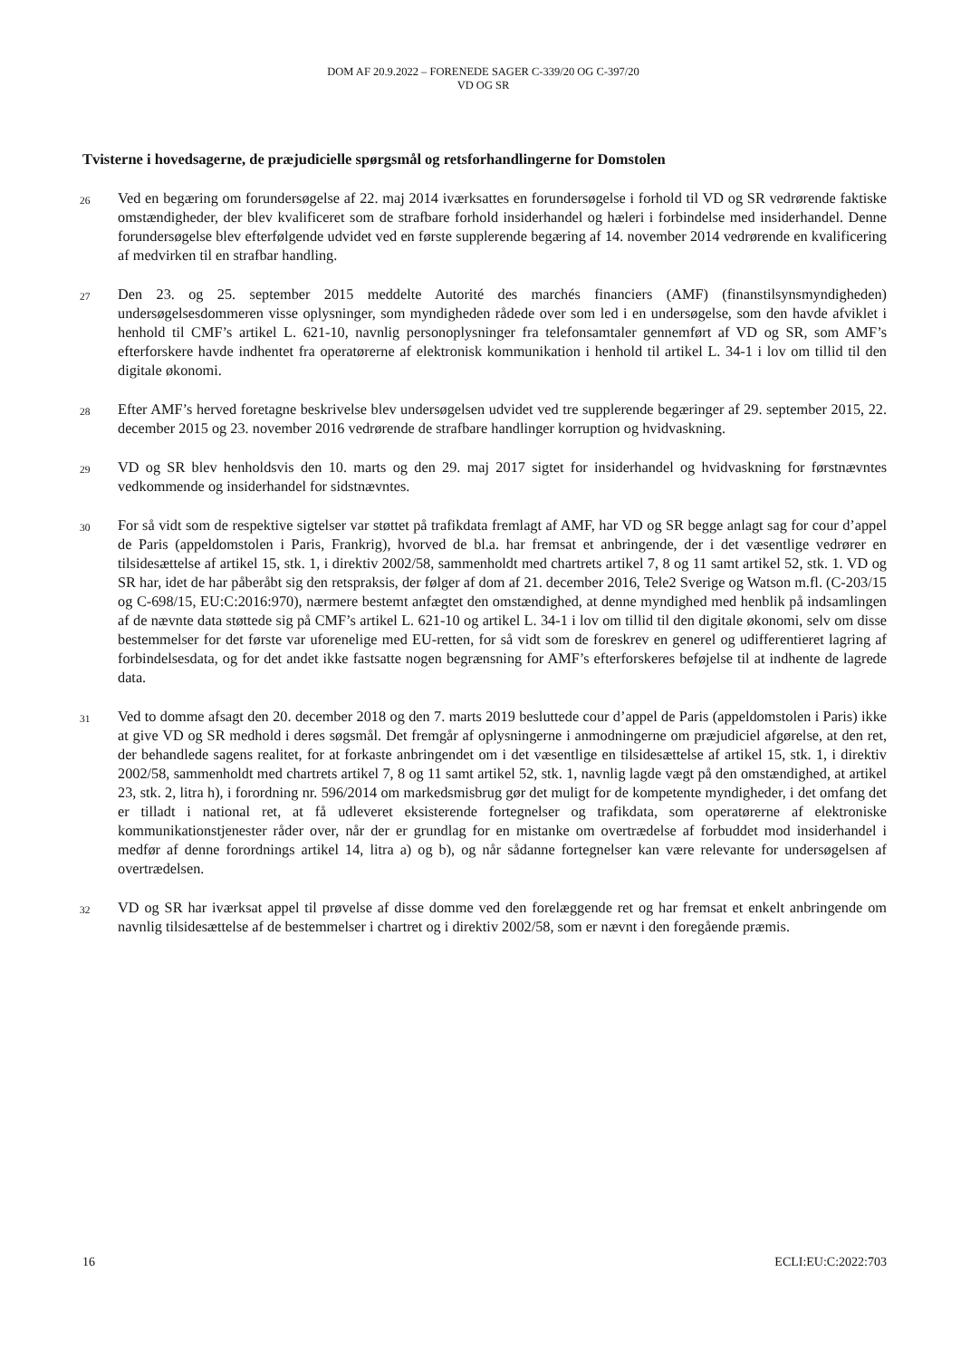DOM AF 20.9.2022 – FORENEDE SAGER C-339/20 OG C-397/20
VD OG SR
Tvisterne i hovedsagerne, de præjudicielle spørgsmål og retsforhandlingerne for Domstolen
26
Ved en begæring om forundersøgelse af 22. maj 2014 iværksattes en forundersøgelse i forhold til VD og SR vedrørende faktiske omstændigheder, der blev kvalificeret som de strafbare forhold insiderhandel og hæleri i forbindelse med insiderhandel. Denne forundersøgelse blev efterfølgende udvidet ved en første supplerende begæring af 14. november 2014 vedrørende en kvalificering af medvirken til en strafbar handling.
27
Den 23. og 25. september 2015 meddelte Autorité des marchés financiers (AMF) (finanstilsynsmyndigheden) undersøgelsesdommeren visse oplysninger, som myndigheden rådede over som led i en undersøgelse, som den havde afviklet i henhold til CMF’s artikel L. 621-10, navnlig personoplysninger fra telefonsamtaler gennemført af VD og SR, som AMF’s efterforskere havde indhentet fra operatørerne af elektronisk kommunikation i henhold til artikel L. 34-1 i lov om tillid til den digitale økonomi.
28
Efter AMF’s herved foretagne beskrivelse blev undersøgelsen udvidet ved tre supplerende begæringer af 29. september 2015, 22. december 2015 og 23. november 2016 vedrørende de strafbare handlinger korruption og hvidvaskning.
29
VD og SR blev henholdsvis den 10. marts og den 29. maj 2017 sigtet for insiderhandel og hvidvaskning for førstnævntes vedkommende og insiderhandel for sidstnævntes.
30
For så vidt som de respektive sigtelser var støttet på trafikdata fremlagt af AMF, har VD og SR begge anlagt sag for cour d’appel de Paris (appeldomstolen i Paris, Frankrig), hvorved de bl.a. har fremsat et anbringende, der i det væsentlige vedrører en tilsidesættelse af artikel 15, stk. 1, i direktiv 2002/58, sammenholdt med chartrets artikel 7, 8 og 11 samt artikel 52, stk. 1. VD og SR har, idet de har påberåbt sig den retspraksis, der følger af dom af 21. december 2016, Tele2 Sverige og Watson m.fl. (C-203/15 og C-698/15, EU:C:2016:970), nærmere bestemt anfægtet den omstændighed, at denne myndighed med henblik på indsamlingen af de nævnte data støttede sig på CMF’s artikel L. 621-10 og artikel L. 34-1 i lov om tillid til den digitale økonomi, selv om disse bestemmelser for det første var uforenelige med EU-retten, for så vidt som de foreskrev en generel og udifferentieret lagring af forbindelsesdata, og for det andet ikke fastsatte nogen begrænsning for AMF’s efterforskeres beføjelse til at indhente de lagrede data.
31
Ved to domme afsagt den 20. december 2018 og den 7. marts 2019 besluttede cour d’appel de Paris (appeldomstolen i Paris) ikke at give VD og SR medhold i deres søgsmål. Det fremgår af oplysningerne i anmodningerne om præjudiciel afgørelse, at den ret, der behandlede sagens realitet, for at forkaste anbringendet om i det væsentlige en tilsidesættelse af artikel 15, stk. 1, i direktiv 2002/58, sammenholdt med chartrets artikel 7, 8 og 11 samt artikel 52, stk. 1, navnlig lagde vægt på den omstændighed, at artikel 23, stk. 2, litra h), i forordning nr. 596/2014 om markedsmisbrug gør det muligt for de kompetente myndigheder, i det omfang det er tilladt i national ret, at få udleveret eksisterende fortegnelser og trafikdata, som operatørerne af elektroniske kommunikationstjenester råder over, når der er grundlag for en mistanke om overtrædelse af forbuddet mod insiderhandel i medfør af denne forordnings artikel 14, litra a) og b), og når sådanne fortegnelser kan være relevante for undersøgelsen af overtrædelsen.
32
VD og SR har iværksat appel til prøvelse af disse domme ved den forelæggende ret og har fremsat et enkelt anbringende om navnlig tilsidesættelse af de bestemmelser i chartret og i direktiv 2002/58, som er nævnt i den foregående præmis.
16 ECLI:EU:C:2022:703